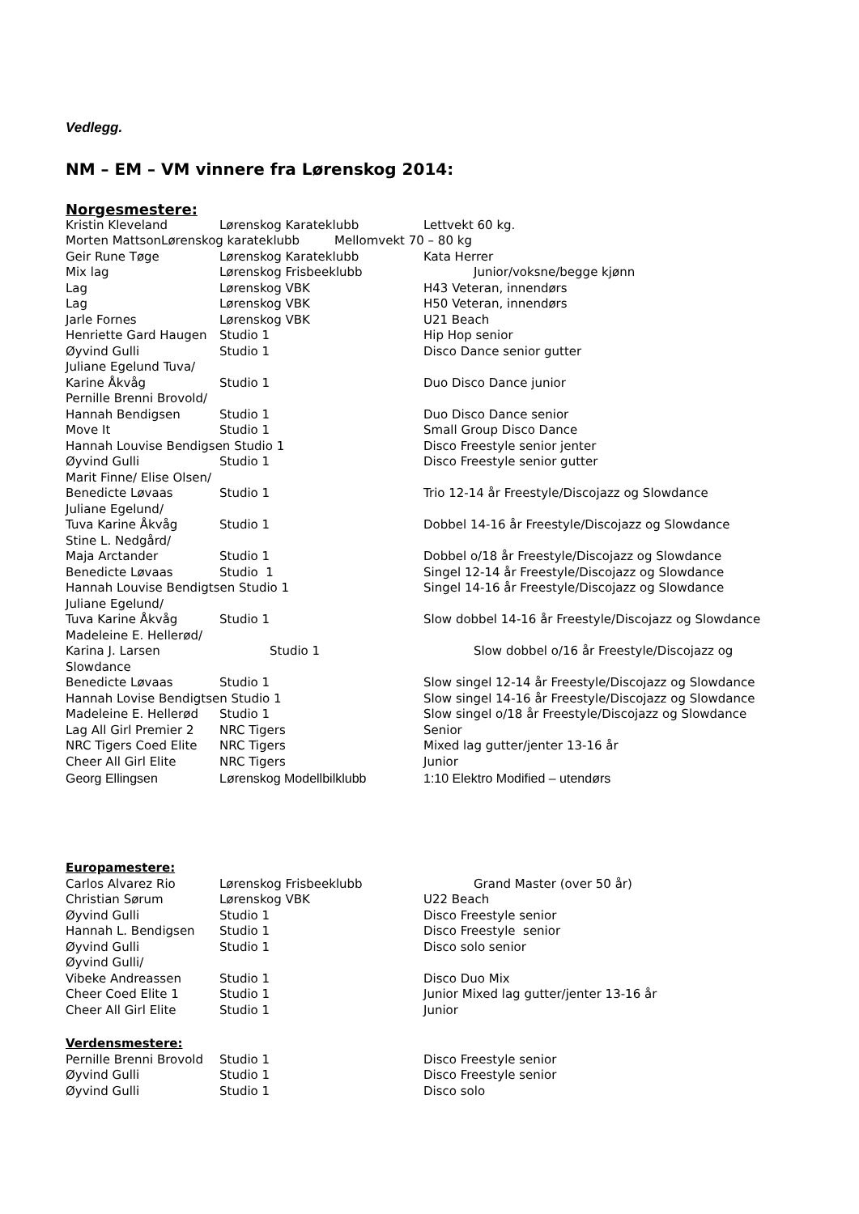Vedlegg.
NM – EM – VM vinnere fra Lørenskog 2014:
Norgesmestere:
| Kristin Kleveland | Lørenskog Karateklubb | Lettvekt 60 kg. |
| Morten MattsonLørenskog karateklubb Mellomvekt 70 – 80 kg | | |
| Geir Rune Tøge | Lørenskog Karateklubb | Kata Herrer |
| Mix lag | Lørenskog Frisbeeklubb | Junior/voksne/begge kjønn |
| Lag | Lørenskog VBK | H43 Veteran, innendørs |
| Lag | Lørenskog VBK | H50 Veteran, innendørs |
| Jarle Fornes | Lørenskog VBK | U21 Beach |
| Henriette Gard Haugen | Studio 1 | Hip Hop senior |
| Øyvind Gulli | Studio 1 | Disco Dance senior gutter |
| Juliane Egelund Tuva/ | | |
| Karine Åkvåg | Studio 1 | Duo Disco Dance junior |
| Pernille Brenni Brovold/ | | |
| Hannah Bendigsen | Studio 1 | Duo Disco Dance senior |
| Move It | Studio 1 | Small Group Disco Dance |
| Hannah Louvise Bendigsen Studio 1 | | Disco Freestyle senior jenter |
| Øyvind Gulli | Studio 1 | Disco Freestyle senior gutter |
| Marit Finne/ Elise Olsen/ | | |
| Benedicte Løvaas | Studio 1 | Trio 12-14 år Freestyle/Discojazz og Slowdance |
| Juliane Egelund/ | | |
| Tuva Karine Åkvåg | Studio 1 | Dobbel 14-16 år Freestyle/Discojazz og Slowdance |
| Stine L. Nedgård/ | | |
| Maja Arctander | Studio 1 | Dobbel o/18 år Freestyle/Discojazz og Slowdance |
| Benedicte Løvaas | Studio 1 | Singel 12-14 år Freestyle/Discojazz og Slowdance |
| Hannah Louvise Bendigtsen Studio 1 | | Singel 14-16 år Freestyle/Discojazz og Slowdance |
| Juliane Egelund/ | | |
| Tuva Karine Åkvåg | Studio 1 | Slow dobbel 14-16 år Freestyle/Discojazz og Slowdance |
| Madeleine E. Hellerød/ | | |
| Karina J. Larsen | Studio 1 | Slow dobbel o/16 år Freestyle/Discojazz og |
| Slowdance | | |
| Benedicte Løvaas | Studio 1 | Slow singel 12-14 år Freestyle/Discojazz og Slowdance |
| Hannah Lovise Bendigtsen Studio 1 | | Slow singel 14-16 år Freestyle/Discojazz og Slowdance |
| Madeleine E. Hellerød | Studio 1 | Slow singel o/18 år Freestyle/Discojazz og Slowdance |
| Lag All Girl Premier 2 | NRC Tigers | Senior |
| NRC Tigers Coed Elite | NRC Tigers | Mixed lag gutter/jenter 13-16 år |
| Cheer All Girl Elite | NRC Tigers | Junior |
| Georg Ellingsen | Lørenskog Modellbilklubb | 1:10 Elektro Modified – utendørs |
Europamestere:
| Carlos Alvarez Rio | Lørenskog Frisbeeklubb | Grand Master (over 50 år) |
| Christian Sørum | Lørenskog VBK | U22 Beach |
| Øyvind Gulli | Studio 1 | Disco Freestyle senior |
| Hannah L. Bendigsen | Studio 1 | Disco Freestyle senior |
| Øyvind Gulli | Studio 1 | Disco solo senior |
| Øyvind Gulli/ | | |
| Vibeke Andreassen | Studio 1 | Disco Duo Mix |
| Cheer Coed Elite 1 | Studio 1 | Junior Mixed lag gutter/jenter 13-16 år |
| Cheer All Girl Elite | Studio 1 | Junior |
Verdensmestere:
| Pernille Brenni Brovold | Studio 1 | Disco Freestyle senior |
| Øyvind Gulli | Studio 1 | Disco Freestyle senior |
| Øyvind Gulli | Studio 1 | Disco solo |